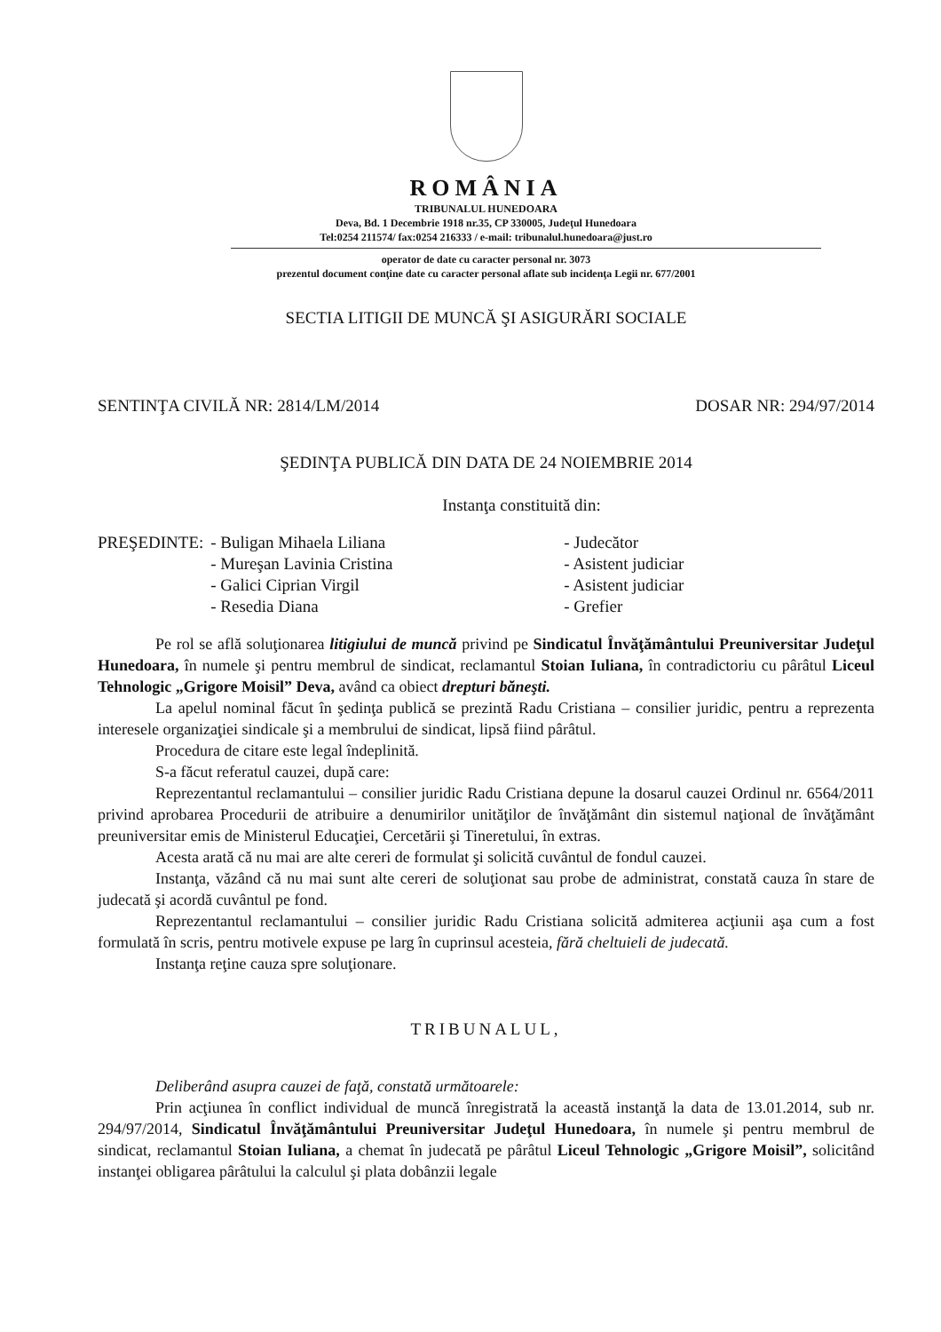ROMÂNIA
TRIBUNALUL HUNEDOARA
Deva, Bd. 1 Decembrie 1918 nr.35, CP 330005, Judeţul Hunedoara
Tel:0254 211574/ fax:0254 216333 / e-mail: tribunalul.hunedoara@just.ro
operator de date cu caracter personal nr. 3073
prezentul document conţine date cu caracter personal aflate sub incidenţa Legii nr. 677/2001
SECTIA LITIGII DE MUNCĂ ŞI ASIGURĂRI SOCIALE
SENTINŢA CIVILĂ NR: 2814/LM/2014 DOSAR NR: 294/97/2014
ŞEDINŢA PUBLICĂ DIN DATA DE 24 NOIEMBRIE 2014
Instanţa constituită din:
| PREŞEDINTE: | - Buligan Mihaela Liliana | - Judecător |
| | - Mureşan Lavinia Cristina | - Asistent judiciar |
| | - Galici Ciprian Virgil | - Asistent judiciar |
| | - Resedia Diana | - Grefier |
Pe rol se află soluţionarea litigiului de muncă privind pe Sindicatul Învăţământului Preuniversitar Judeţul Hunedoara, în numele şi pentru membrul de sindicat, reclamantul Stoian Iuliana, în contradictoriu cu pârâtul Liceul Tehnologic „Grigore Moisil” Deva, având ca obiect drepturi băneşti.
La apelul nominal făcut în şedinţa publică se prezintă Radu Cristiana – consilier juridic, pentru a reprezenta interesele organizaţiei sindicale şi a membrului de sindicat, lipsă fiind pârâtul.
Procedura de citare este legal îndeplinită.
S-a făcut referatul cauzei, după care:
Reprezentantul reclamantului – consilier juridic Radu Cristiana depune la dosarul cauzei Ordinul nr. 6564/2011 privind aprobarea Procedurii de atribuire a denumirilor unităţilor de învăţământ din sistemul naţional de învăţământ preuniversitar emis de Ministerul Educaţiei, Cercetării şi Tineretului, în extras.
Acesta arată că nu mai are alte cereri de formulat şi solicită cuvântul de fondul cauzei.
Instanţa, văzând că nu mai sunt alte cereri de soluţionat sau probe de administrat, constată cauza în stare de judecată şi acordă cuvântul pe fond.
Reprezentantul reclamantului – consilier juridic Radu Cristiana solicită admiterea acţiunii aşa cum a fost formulată în scris, pentru motivele expuse pe larg în cuprinsul acesteia, fără cheltuieli de judecată.
Instanţa reţine cauza spre soluţionare.
TRIBUNALUL,
Deliberând asupra cauzei de faţă, constată următoarele:
Prin acţiunea în conflict individual de muncă înregistrată la această instanţă la data de 13.01.2014, sub nr. 294/97/2014, Sindicatul Învăţământului Preuniversitar Judeţul Hunedoara, în numele şi pentru membrul de sindicat, reclamantul Stoian Iuliana, a chemat în judecată pe pârâtul Liceul Tehnologic „Grigore Moisil”, solicitând instanţei obligarea pârâtului la calculul şi plata dobânzii legale